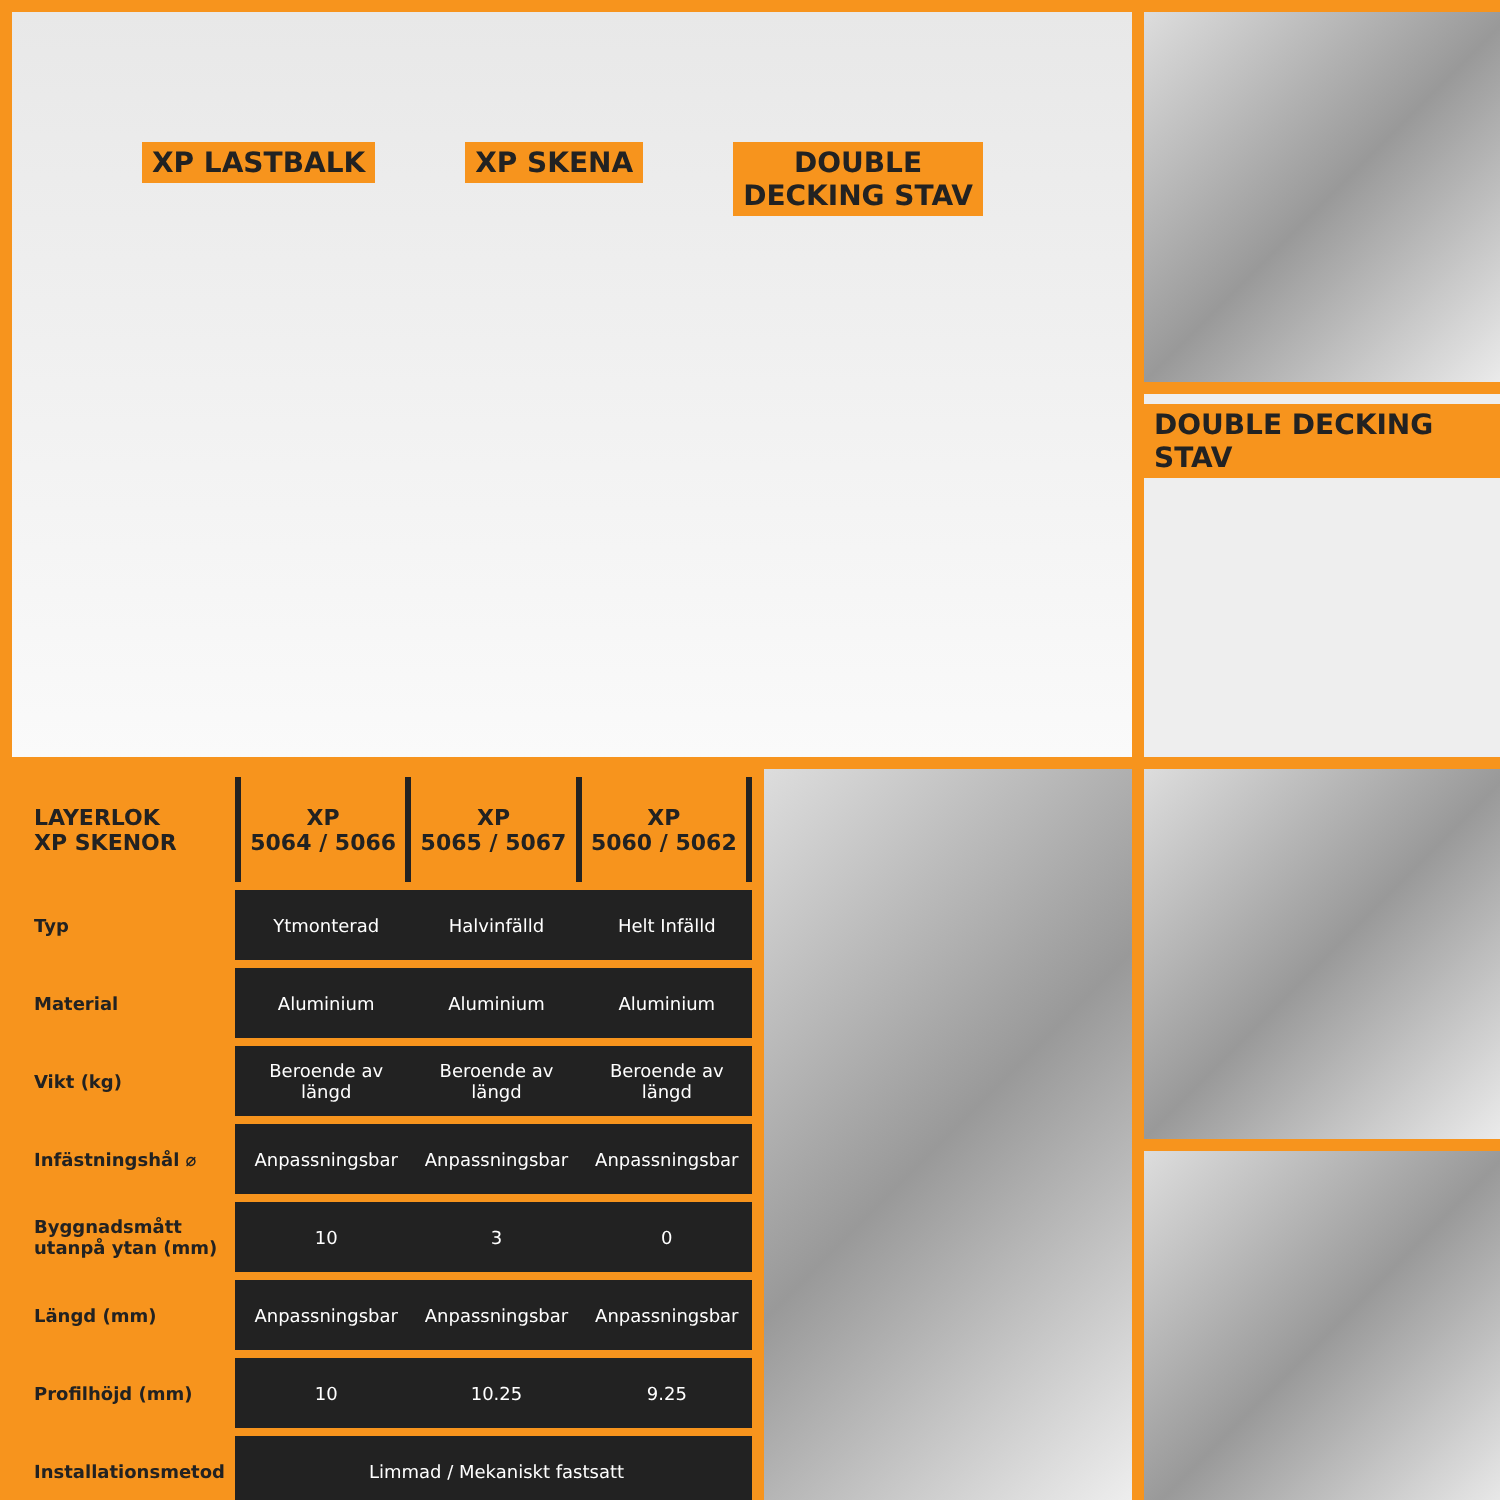XP LASTBALK XP SKENA DOUBLE
DECKING STAV
DOUBLE DECKING STAV
| LAYERLOK XP SKENOR | XP 5064 / 5066 | XP 5065 / 5067 | XP 5060 / 5062 |
| --- | --- | --- | --- |
| Typ | Ytmonterad | Halvinfälld | Helt Infälld |
| Material | Aluminium | Aluminium | Aluminium |
| Vikt (kg) | Beroende av längd | Beroende av längd | Beroende av längd |
| Infästningshål ⌀ | Anpassningsbar | Anpassningsbar | Anpassningsbar |
| Byggnadsmått utanpå ytan (mm) | 10 | 3 | 0 |
| Längd (mm) | Anpassningsbar | Anpassningsbar | Anpassningsbar |
| Profilhöjd (mm) | 10 | 10.25 | 9.25 |
| Installationsmetod | Limmad / Mekaniskt fastsatt | | |